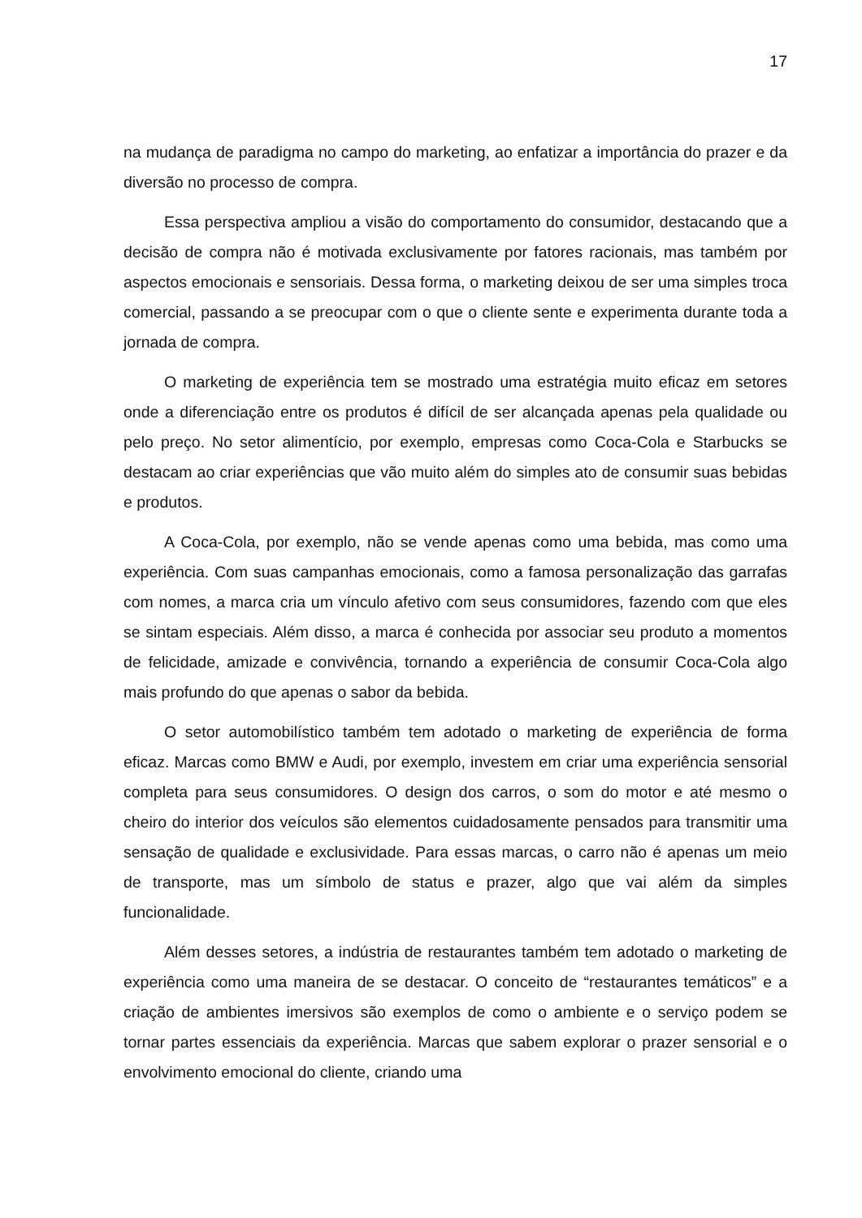17
na mudança de paradigma no campo do marketing, ao enfatizar a importância do prazer e da diversão no processo de compra.
Essa perspectiva ampliou a visão do comportamento do consumidor, destacando que a decisão de compra não é motivada exclusivamente por fatores racionais, mas também por aspectos emocionais e sensoriais. Dessa forma, o marketing deixou de ser uma simples troca comercial, passando a se preocupar com o que o cliente sente e experimenta durante toda a jornada de compra.
O marketing de experiência tem se mostrado uma estratégia muito eficaz em setores onde a diferenciação entre os produtos é difícil de ser alcançada apenas pela qualidade ou pelo preço. No setor alimentício, por exemplo, empresas como Coca-Cola e Starbucks se destacam ao criar experiências que vão muito além do simples ato de consumir suas bebidas e produtos.
A Coca-Cola, por exemplo, não se vende apenas como uma bebida, mas como uma experiência. Com suas campanhas emocionais, como a famosa personalização das garrafas com nomes, a marca cria um vínculo afetivo com seus consumidores, fazendo com que eles se sintam especiais. Além disso, a marca é conhecida por associar seu produto a momentos de felicidade, amizade e convivência, tornando a experiência de consumir Coca-Cola algo mais profundo do que apenas o sabor da bebida.
O setor automobilístico também tem adotado o marketing de experiência de forma eficaz. Marcas como BMW e Audi, por exemplo, investem em criar uma experiência sensorial completa para seus consumidores. O design dos carros, o som do motor e até mesmo o cheiro do interior dos veículos são elementos cuidadosamente pensados para transmitir uma sensação de qualidade e exclusividade. Para essas marcas, o carro não é apenas um meio de transporte, mas um símbolo de status e prazer, algo que vai além da simples funcionalidade.
Além desses setores, a indústria de restaurantes também tem adotado o marketing de experiência como uma maneira de se destacar. O conceito de “restaurantes temáticos” e a criação de ambientes imersivos são exemplos de como o ambiente e o serviço podem se tornar partes essenciais da experiência. Marcas que sabem explorar o prazer sensorial e o envolvimento emocional do cliente, criando uma